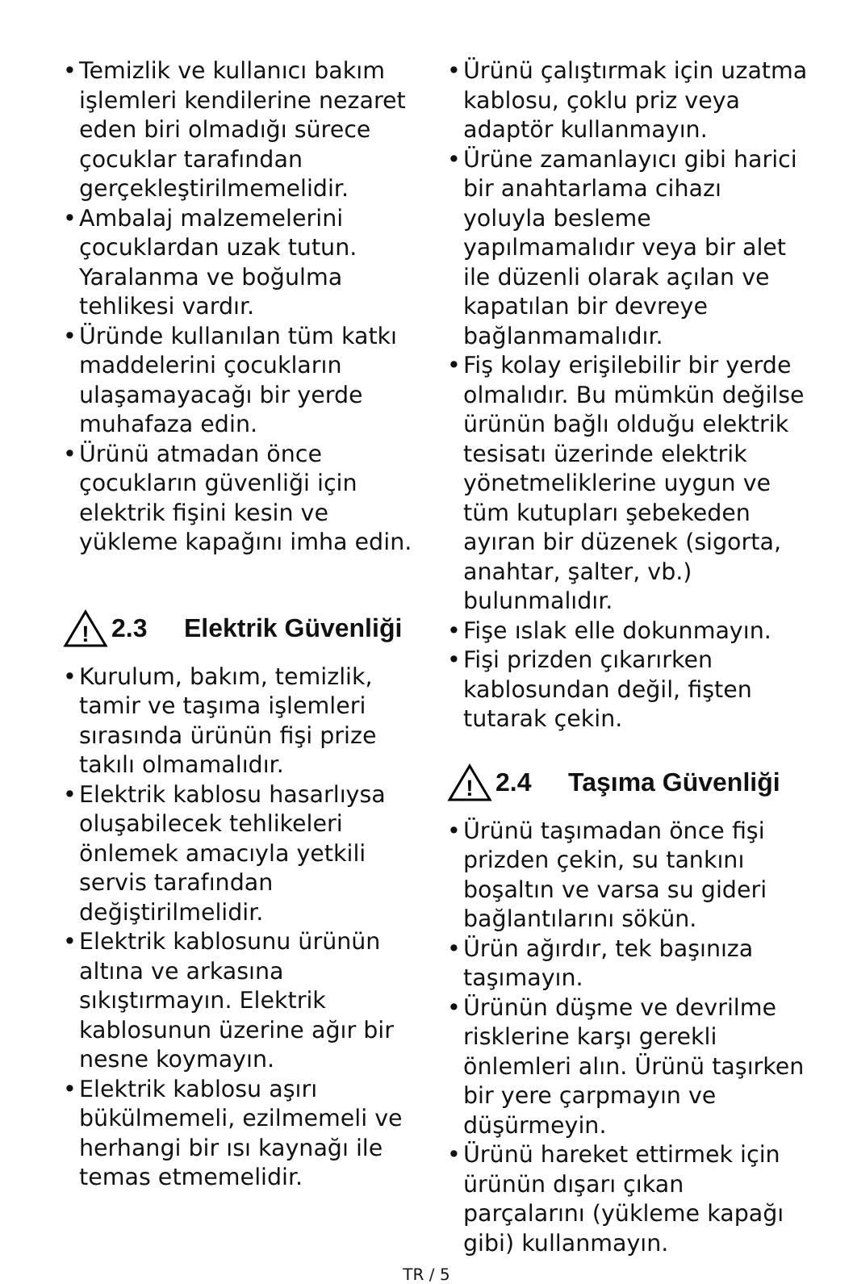• Temizlik ve kullanıcı bakım işlemleri kendilerine nezaret eden biri olmadığı sürece çocuklar tarafından gerçekleştirilmemelidir.
• Ambalaj malzemelerini çocuklardan uzak tutun. Yaralanma ve boğulma tehlikesi vardır.
• Üründe kullanılan tüm katkı maddelerini çocukların ulaşamayacağı bir yerde muhafaza edin.
• Ürünü atmadan önce çocukların güvenliği için elektrik fişini kesin ve yükleme kapağını imha edin.
!
2.3 Elektrik Güvenliği
• Kurulum, bakım, temizlik, tamir ve taşıma işlemleri sırasında ürünün fişi prize takılı olmamalıdır.
• Elektrik kablosu hasarlıysa oluşabilecek tehlikeleri önlemek amacıyla yetkili servis tarafından değiştirilmelidir.
• Elektrik kablosunu ürünün altına ve arkasına sıkıştırmayın. Elektrik kablosunun üzerine ağır bir nesne koymayın.
• Elektrik kablosu aşırı bükülmemeli, ezilmemeli ve herhangi bir ısı kaynağı ile temas etmemelidir.
• Ürünü çalıştırmak için uzatma kablosu, çoklu priz veya adaptör kullanmayın.
• Ürüne zamanlayıcı gibi harici bir anahtarlama cihazı yoluyla besleme yapılmamalıdır veya bir alet ile düzenli olarak açılan ve kapatılan bir devreye bağlanmamalıdır.
• Fiş kolay erişilebilir bir yerde olmalıdır. Bu mümkün değilse ürünün bağlı olduğu elektrik tesisatı üzerinde elektrik yönetmeliklerine uygun ve tüm kutupları şebekeden ayıran bir düzenek (sigorta, anahtar, şalter, vb.) bulunmalıdır.
• Fişe ıslak elle dokunmayın.
• Fişi prizden çıkarırken kablosundan değil, fişten tutarak çekin.
!
2.4 Taşıma Güvenliği
• Ürünü taşımadan önce fişi prizden çekin, su tankını boşaltın ve varsa su gideri bağlantılarını sökün.
• Ürün ağırdır, tek başınıza taşımayın.
• Ürünün düşme ve devrilme risklerine karşı gerekli önlemleri alın. Ürünü taşırken bir yere çarpmayın ve düşürmeyin.
• Ürünü hareket ettirmek için ürünün dışarı çıkan parçalarını (yükleme kapağı gibi) kullanmayın.
TR / 5